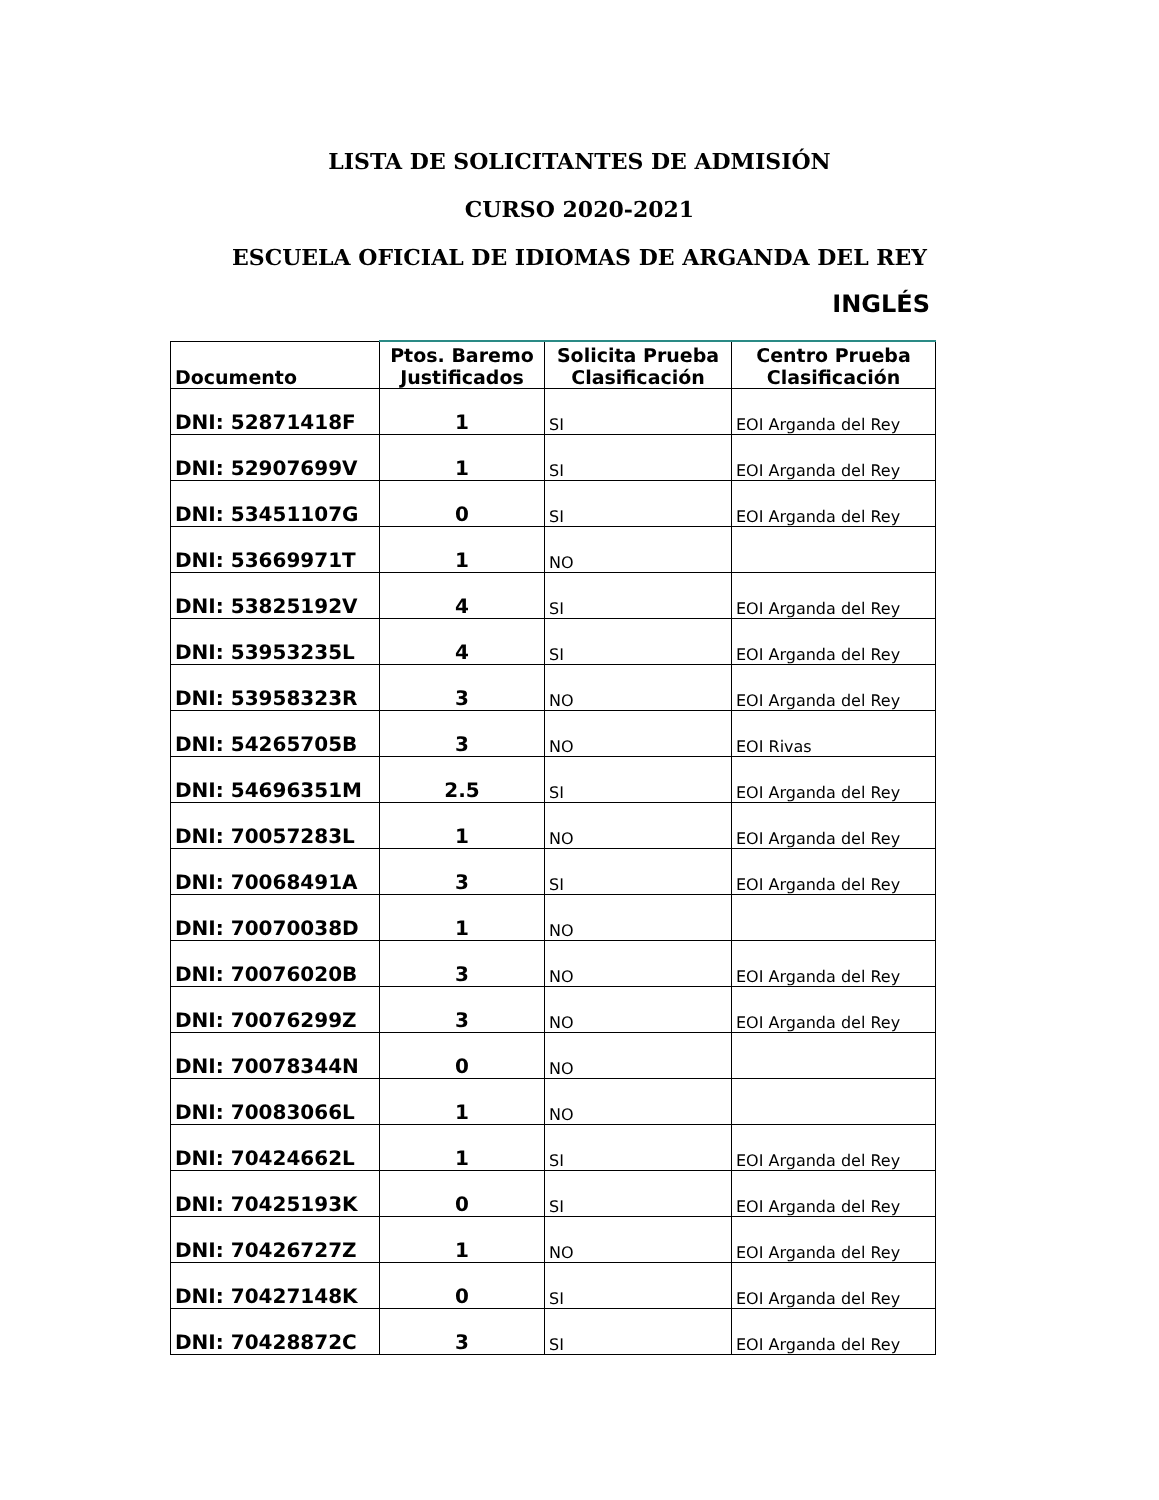LISTA DE SOLICITANTES DE ADMISIÓN
CURSO 2020-2021
ESCUELA OFICIAL DE IDIOMAS DE ARGANDA DEL REY
INGLÉS
| Documento | Ptos. Baremo Justificados | Solicita Prueba Clasificación | Centro Prueba Clasificación |
| --- | --- | --- | --- |
| DNI: 52871418F | 1 | SI | EOI Arganda del Rey |
| DNI: 52907699V | 1 | SI | EOI Arganda del Rey |
| DNI: 53451107G | 0 | SI | EOI Arganda del Rey |
| DNI: 53669971T | 1 | NO | |
| DNI: 53825192V | 4 | SI | EOI Arganda del Rey |
| DNI: 53953235L | 4 | SI | EOI Arganda del Rey |
| DNI: 53958323R | 3 | NO | EOI Arganda del Rey |
| DNI: 54265705B | 3 | NO | EOI Rivas |
| DNI: 54696351M | 2.5 | SI | EOI Arganda del Rey |
| DNI: 70057283L | 1 | NO | EOI Arganda del Rey |
| DNI: 70068491A | 3 | SI | EOI Arganda del Rey |
| DNI: 70070038D | 1 | NO | |
| DNI: 70076020B | 3 | NO | EOI Arganda del Rey |
| DNI: 70076299Z | 3 | NO | EOI Arganda del Rey |
| DNI: 70078344N | 0 | NO | |
| DNI: 70083066L | 1 | NO | |
| DNI: 70424662L | 1 | SI | EOI Arganda del Rey |
| DNI: 70425193K | 0 | SI | EOI Arganda del Rey |
| DNI: 70426727Z | 1 | NO | EOI Arganda del Rey |
| DNI: 70427148K | 0 | SI | EOI Arganda del Rey |
| DNI: 70428872C | 3 | SI | EOI Arganda del Rey |